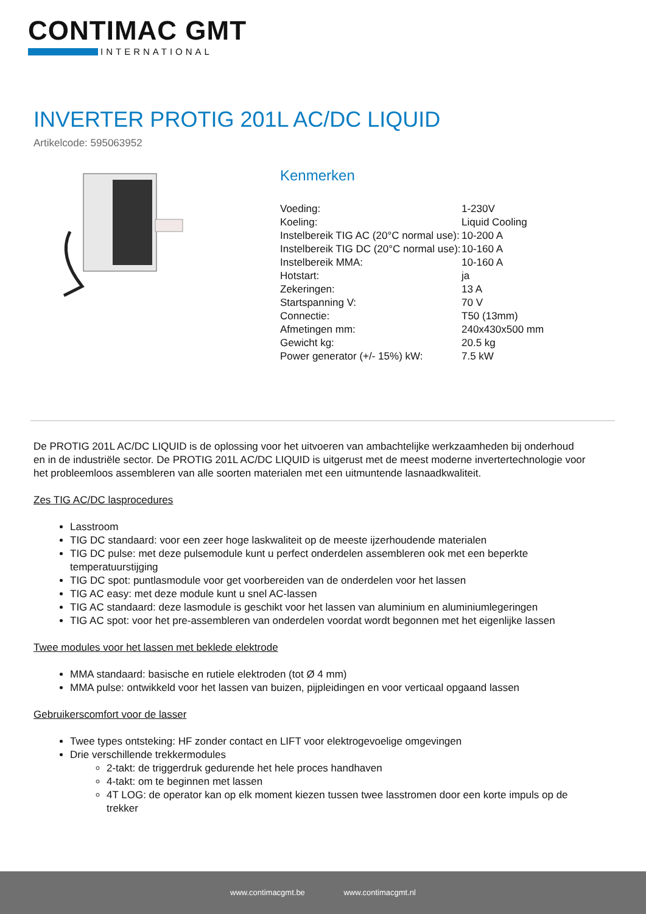CONTIMAC GMT
INTERNATIONAL
INVERTER PROTIG 201L AC/DC LIQUID
Artikelcode: 595063952
Kenmerken
| Voeding: | 1-230V |
| Koeling: | Liquid Cooling |
| Instelbereik TIG AC (20°C normal use): | 10-200 A |
| Instelbereik TIG DC (20°C normal use): | 10-160 A |
| Instelbereik MMA: | 10-160 A |
| Hotstart: | ja |
| Zekeringen: | 13 A |
| Startspanning V: | 70 V |
| Connectie: | T50 (13mm) |
| Afmetingen mm: | 240x430x500 mm |
| Gewicht kg: | 20.5 kg |
| Power generator (+/- 15%) kW: | 7.5 kW |
De PROTIG 201L AC/DC LIQUID is de oplossing voor het uitvoeren van ambachtelijke werkzaamheden bij onderhoud en in de industriële sector. De PROTIG 201L AC/DC LIQUID is uitgerust met de meest moderne invertertechnologie voor het probleemloos assembleren van alle soorten materialen met een uitmuntende lasnaadkwaliteit.
Zes TIG AC/DC lasprocedures
Lasstroom
TIG DC standaard: voor een zeer hoge laskwaliteit op de meeste ijzerhoudende materialen
TIG DC pulse: met deze pulsemodule kunt u perfect onderdelen assembleren ook met een beperkte temperatuurstijging
TIG DC spot: puntlasmodule voor get voorbereiden van de onderdelen voor het lassen
TIG AC easy: met deze module kunt u snel AC-lassen
TIG AC standaard: deze lasmodule is geschikt voor het lassen van aluminium en aluminiumlegeringen
TIG AC spot: voor het pre-assembleren van onderdelen voordat wordt begonnen met het eigenlijke lassen
Twee modules voor het lassen met beklede elektrode
MMA standaard: basische en rutiele elektroden (tot Ø 4 mm)
MMA pulse: ontwikkeld voor het lassen van buizen, pijpleidingen en voor verticaal opgaand lassen
Gebruikerscomfort voor de lasser
Twee types ontsteking: HF zonder contact en LIFT voor elektrogevoelige omgevingen
Drie verschillende trekkermodules
2-takt: de triggerdruk gedurende het hele proces handhaven
4-takt: om te beginnen met lassen
4T LOG: de operator kan op elk moment kiezen tussen twee lasstromen door een korte impuls op de trekker
www.contimacgmt.be www.contimacgmt.nl